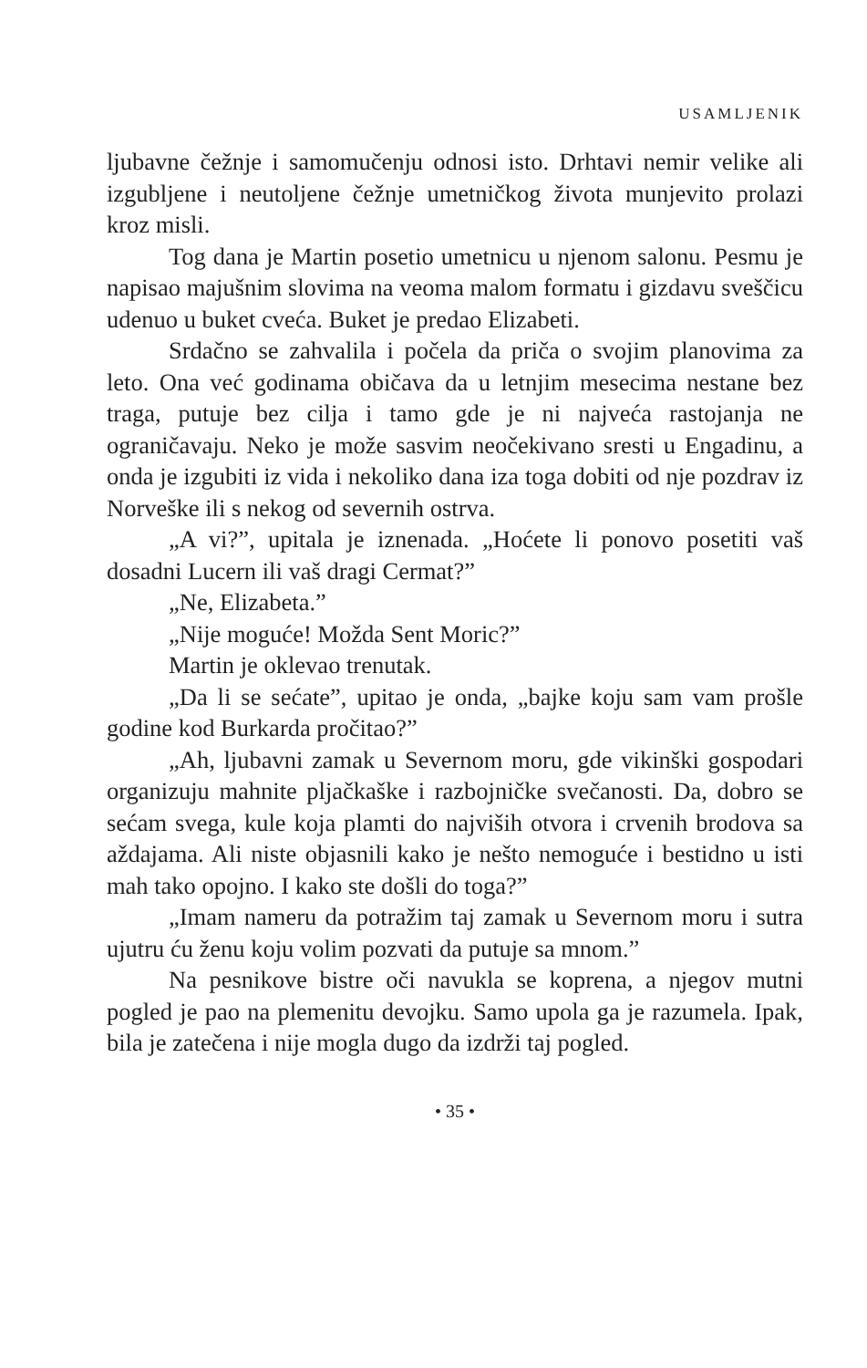USAMLJENIK
ljubavne čežnje i samomučenju odnosi isto. Drhtavi nemir velike ali izgubljene i neutoljene čežnje umetničkog života munjevito prolazi kroz misli.
Tog dana je Martin posetio umetnicu u njenom salonu. Pesmu je napisao majušnim slovima na veoma malom formatu i gizdavu sveščicu udenuo u buket cveća. Buket je predao Elizabeti.
Srdačno se zahvalila i počela da priča o svojim planovima za leto. Ona već godinama običava da u letnjim mesecima nestane bez traga, putuje bez cilja i tamo gde je ni najveća rastojanja ne ograničavaju. Neko je može sasvim neočekivano sresti u Engadinu, a onda je izgubiti iz vida i nekoliko dana iza toga dobiti od nje pozdrav iz Norveške ili s nekog od severnih ostrva.
„A vi?”, upitala je iznenada. „Hoćete li ponovo posetiti vaš dosadni Lucern ili vaš dragi Cermat?”
„Ne, Elizabeta.”
„Nije moguće! Možda Sent Moric?”
Martin je oklevao trenutak.
„Da li se sećate”, upitao je onda, „bajke koju sam vam prošle godine kod Burkarda pročitao?”
„Ah, ljubavni zamak u Severnom moru, gde vikinški gospodari organizuju mahnite pljačkaške i razbojničke svečanosti. Da, dobro se sećam svega, kule koja plamti do najviših otvora i crvenih brodova sa aždajama. Ali niste objasnili kako je nešto nemoguće i bestidno u isti mah tako opojno. I kako ste došli do toga?”
„Imam nameru da potražim taj zamak u Severnom moru i sutra ujutru ću ženu koju volim pozvati da putuje sa mnom.”
Na pesnikove bistre oči navukla se koprena, a njegov mutni pogled je pao na plemenitu devojku. Samo upola ga je razumela. Ipak, bila je zatečena i nije mogla dugo da izdrži taj pogled.
• 35 •